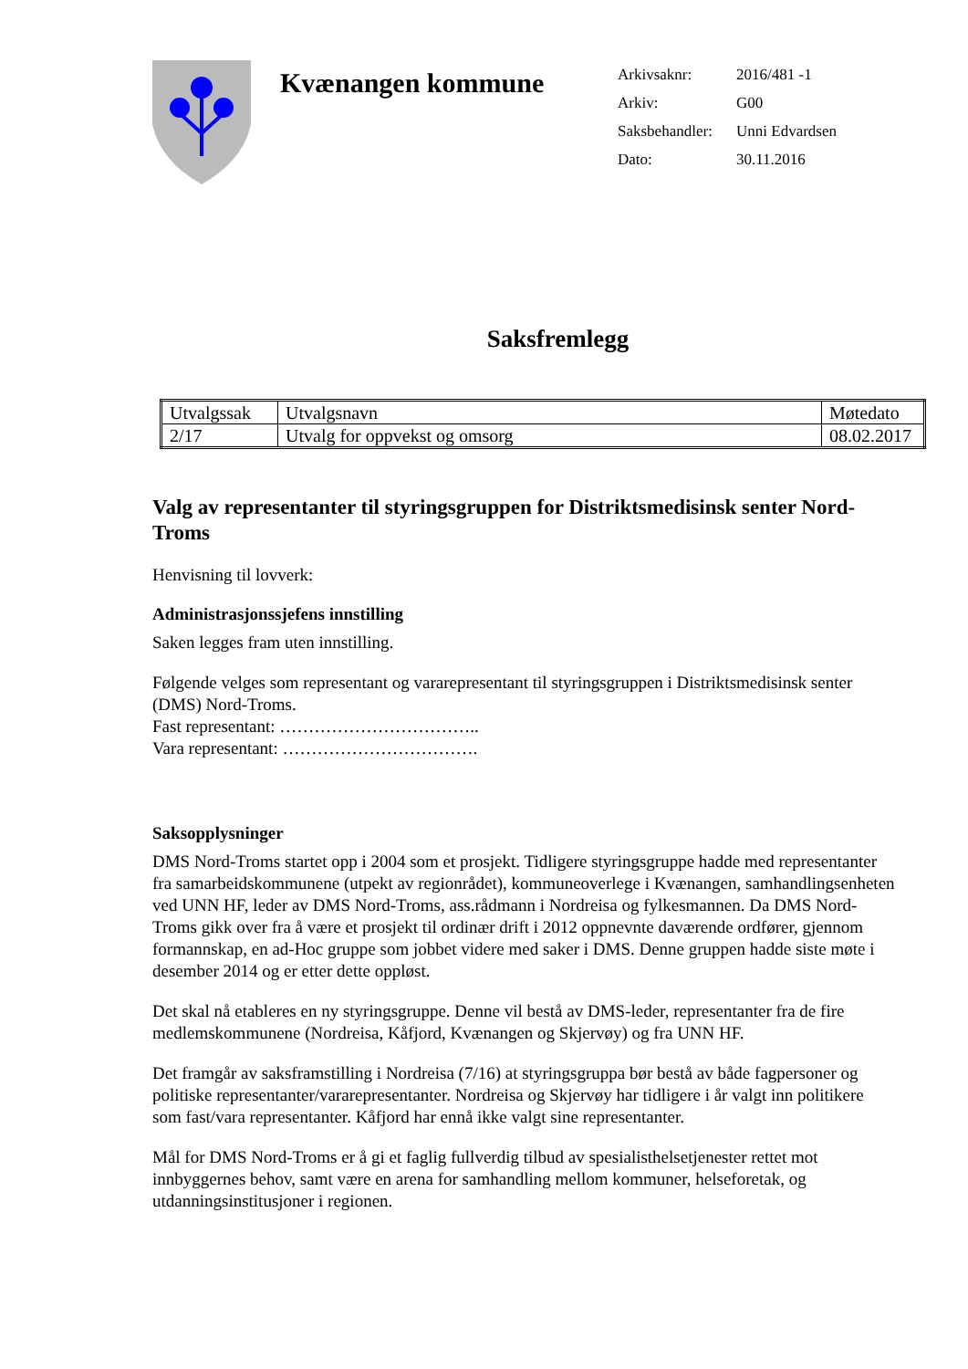Kvænangen kommune
Arkivsaknr: 2016/481 -1
Arkiv: G00
Saksbehandler: Unni Edvardsen
Dato: 30.11.2016
Saksfremlegg
| Utvalgssak | Utvalgsnavn | Møtedato |
| 2/17 | Utvalg for oppvekst og omsorg | 08.02.2017 |
Valg av representanter til styringsgruppen for Distriktsmedisinsk senter Nord-Troms
Henvisning til lovverk:
Administrasjonssjefens innstilling
Saken legges fram uten innstilling.
Følgende velges som representant og vararepresentant til styringsgruppen i Distriktsmedisinsk senter (DMS) Nord-Troms.
Fast representant: ……………………………..
Vara representant: …………………………….
Saksopplysninger
DMS Nord-Troms startet opp i 2004 som et prosjekt. Tidligere styringsgruppe hadde med representanter fra samarbeidskommunene (utpekt av regionrådet), kommuneoverlege i Kvænangen, samhandlingsenheten ved UNN HF, leder av DMS Nord-Troms, ass.rådmann i Nordreisa og fylkesmannen. Da DMS Nord-Troms gikk over fra å være et prosjekt til ordinær drift i 2012 oppnevnte daværende ordfører, gjennom formannskap, en ad-Hoc gruppe som jobbet videre med saker i DMS. Denne gruppen hadde siste møte i desember 2014 og er etter dette oppløst.
Det skal nå etableres en ny styringsgruppe. Denne vil bestå av DMS-leder, representanter fra de fire medlemskommunene (Nordreisa, Kåfjord, Kvænangen og Skjervøy) og fra UNN HF.
Det framgår av saksframstilling i Nordreisa (7/16) at styringsgruppa bør bestå av både fagpersoner og politiske representanter/vararepresentanter. Nordreisa og Skjervøy har tidligere i år valgt inn politikere som fast/vara representanter. Kåfjord har ennå ikke valgt sine representanter.
Mål for DMS Nord-Troms er å gi et faglig fullverdig tilbud av spesialisthelsetjenester rettet mot innbyggernes behov, samt være en arena for samhandling mellom kommuner, helseforetak, og utdanningsinstitusjoner i regionen.